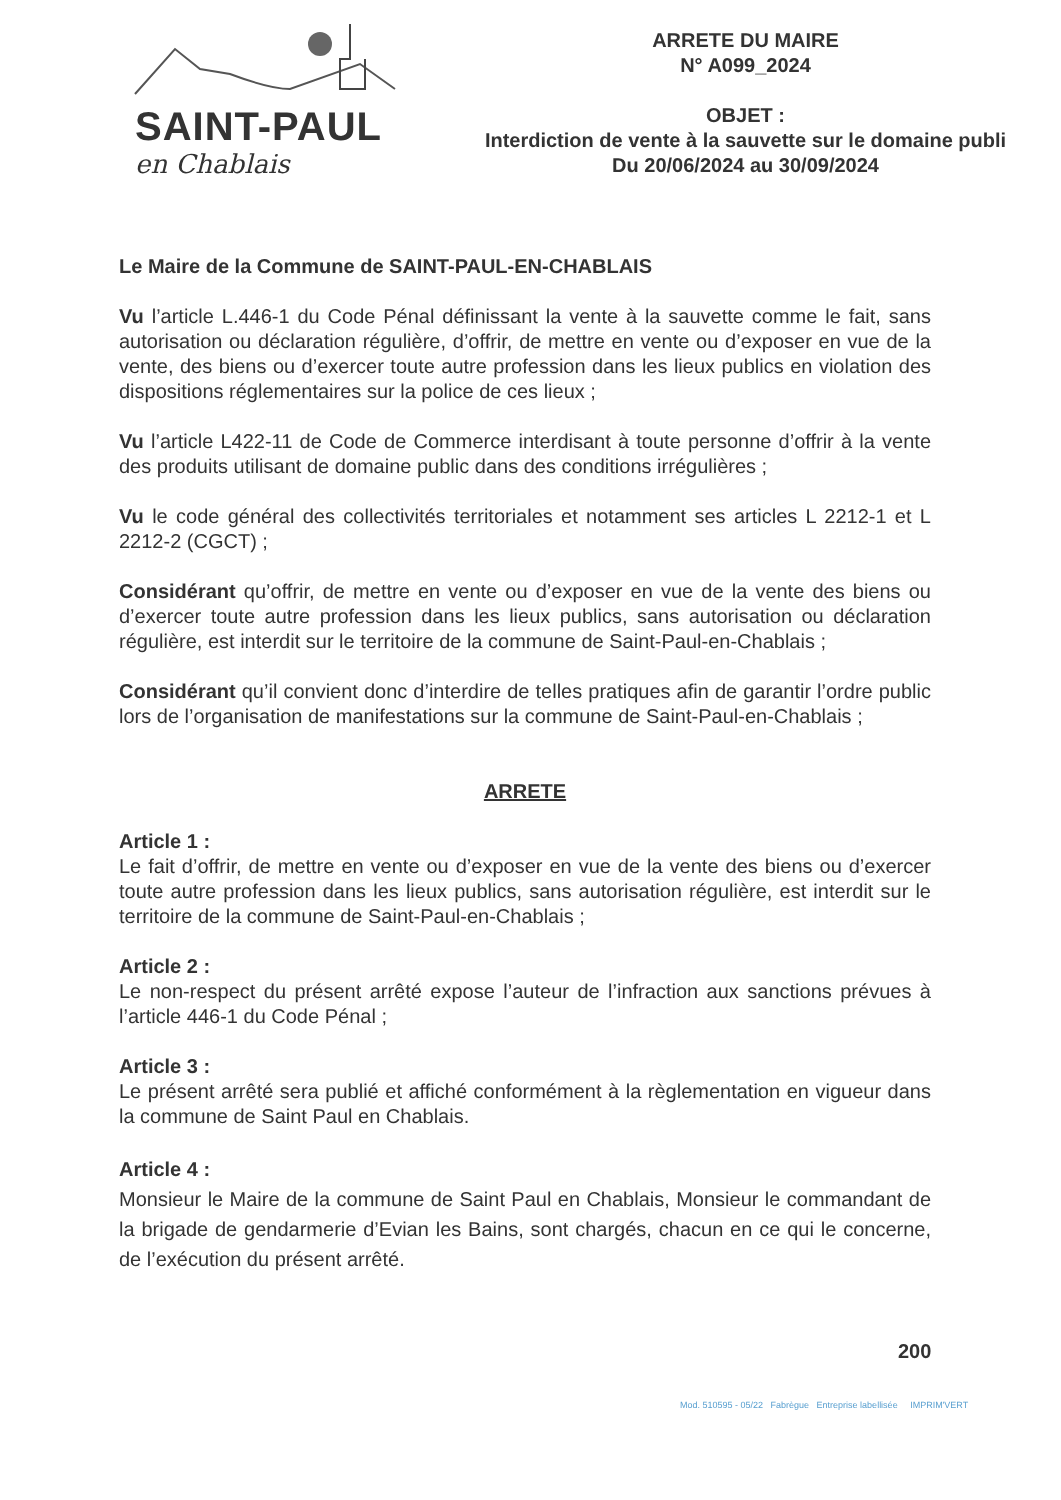SAINT-PAUL
en Chablais
ARRETE DU MAIRE
N° A099_2024
OBJET :
Interdiction de vente à la sauvette sur le domaine publi
Du 20/06/2024 au 30/09/2024
Le Maire de la Commune de SAINT-PAUL-EN-CHABLAIS
Vu l’article L.446-1 du Code Pénal définissant la vente à la sauvette comme le fait, sans autorisation ou déclaration régulière, d’offrir, de mettre en vente ou d’exposer en vue de la vente, des biens ou d’exercer toute autre profession dans les lieux publics en violation des dispositions réglementaires sur la police de ces lieux ;
Vu l’article L422-11 de Code de Commerce interdisant à toute personne d’offrir à la vente des produits utilisant de domaine public dans des conditions irrégulières ;
Vu le code général des collectivités territoriales et notamment ses articles L 2212-1 et L 2212-2 (CGCT) ;
Considérant qu’offrir, de mettre en vente ou d’exposer en vue de la vente des biens ou d’exercer toute autre profession dans les lieux publics, sans autorisation ou déclaration régulière, est interdit sur le territoire de la commune de Saint-Paul-en-Chablais ;
Considérant qu’il convient donc d’interdire de telles pratiques afin de garantir l’ordre public lors de l’organisation de manifestations sur la commune de Saint-Paul-en-Chablais ;
ARRETE
Article 1 :
Le fait d’offrir, de mettre en vente ou d’exposer en vue de la vente des biens ou d’exercer toute autre profession dans les lieux publics, sans autorisation régulière, est interdit sur le territoire de la commune de Saint-Paul-en-Chablais ;
Article 2 :
Le non-respect du présent arrêté expose l’auteur de l’infraction aux sanctions prévues à l’article 446-1 du Code Pénal ;
Article 3 :
Le présent arrêté sera publié et affiché conformément à la règlementation en vigueur dans la commune de Saint Paul en Chablais.
Article 4 :
Monsieur le Maire de la commune de Saint Paul en Chablais, Monsieur le commandant de la brigade de gendarmerie d’Evian les Bains, sont chargés, chacun en ce qui le concerne, de l’exécution du présent arrêté.
200
Mod. 510595 - 05/22 Fabrègue Entreprise labellisée IMPRIM'VERT